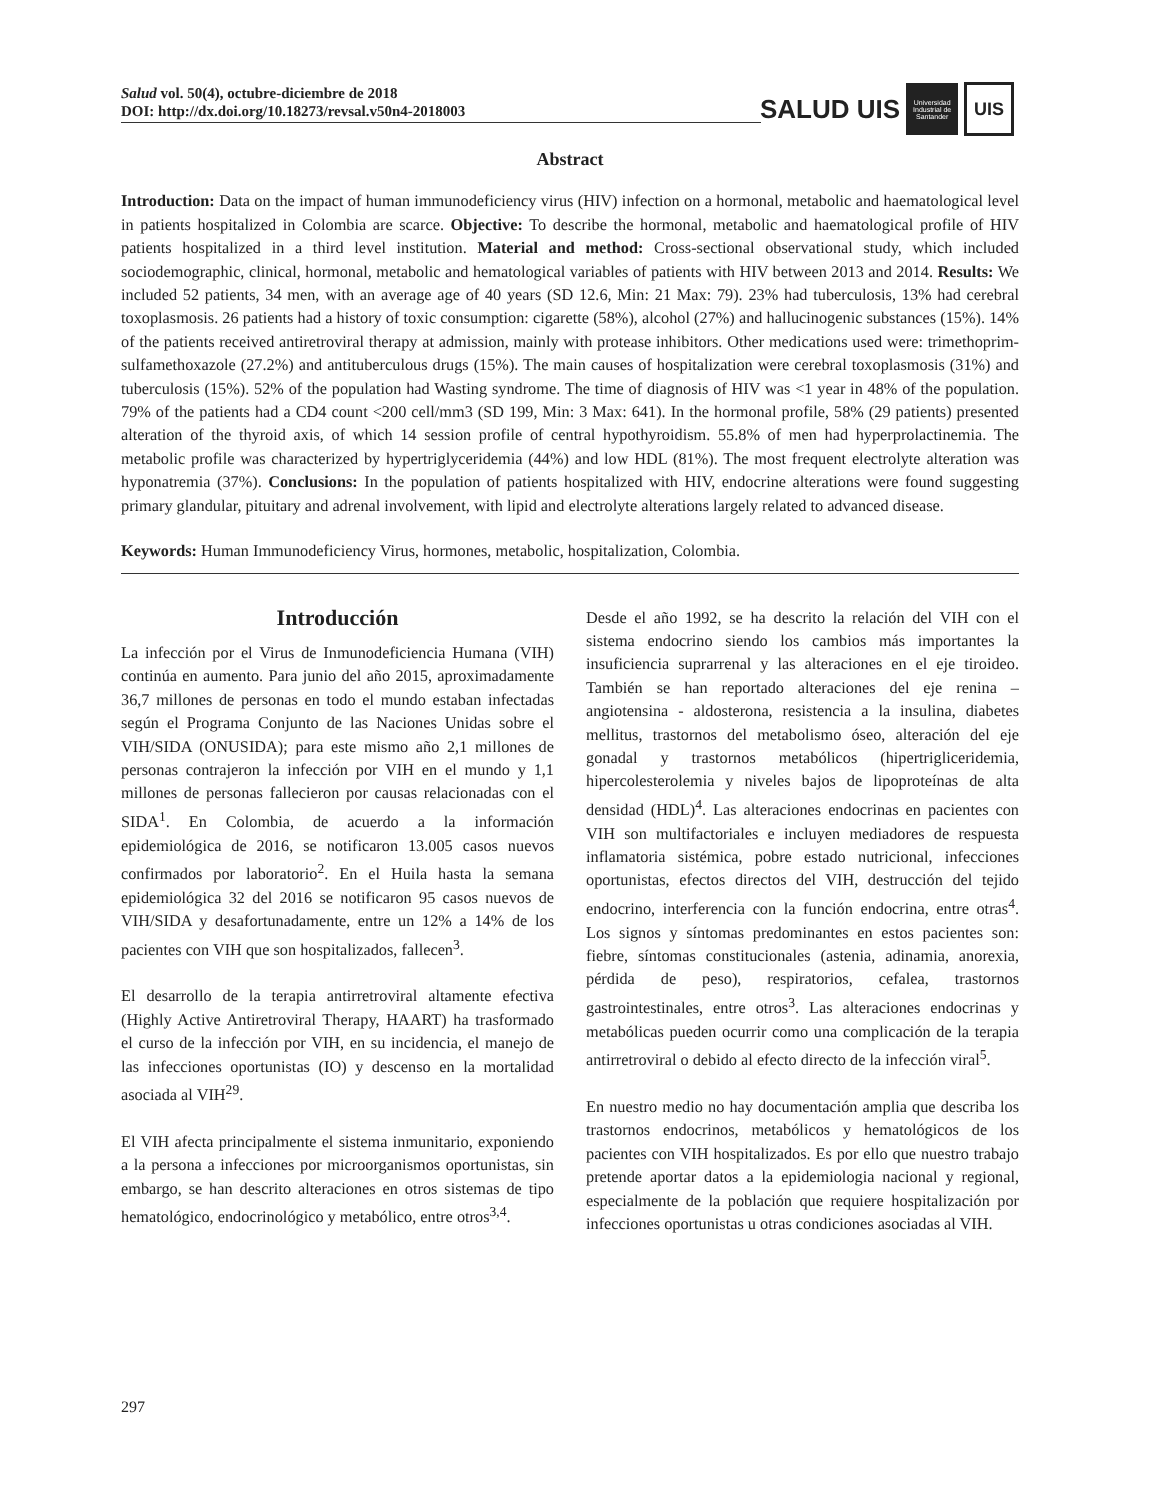Salud vol. 50(4), octubre-diciembre de 2018
DOI: http://dx.doi.org/10.18273/revsal.v50n4-2018003
SALUD UIS Universidad Industrial de Santander UIS
Abstract
Introduction: Data on the impact of human immunodeficiency virus (HIV) infection on a hormonal, metabolic and haematological level in patients hospitalized in Colombia are scarce. Objective: To describe the hormonal, metabolic and haematological profile of HIV patients hospitalized in a third level institution. Material and method: Cross-sectional observational study, which included sociodemographic, clinical, hormonal, metabolic and hematological variables of patients with HIV between 2013 and 2014. Results: We included 52 patients, 34 men, with an average age of 40 years (SD 12.6, Min: 21 Max: 79). 23% had tuberculosis, 13% had cerebral toxoplasmosis. 26 patients had a history of toxic consumption: cigarette (58%), alcohol (27%) and hallucinogenic substances (15%). 14% of the patients received antiretroviral therapy at admission, mainly with protease inhibitors. Other medications used were: trimethoprim-sulfamethoxazole (27.2%) and antituberculous drugs (15%). The main causes of hospitalization were cerebral toxoplasmosis (31%) and tuberculosis (15%). 52% of the population had Wasting syndrome. The time of diagnosis of HIV was <1 year in 48% of the population. 79% of the patients had a CD4 count <200 cell/mm3 (SD 199, Min: 3 Max: 641). In the hormonal profile, 58% (29 patients) presented alteration of the thyroid axis, of which 14 session profile of central hypothyroidism. 55.8% of men had hyperprolactinemia. The metabolic profile was characterized by hypertriglyceridemia (44%) and low HDL (81%). The most frequent electrolyte alteration was hyponatremia (37%). Conclusions: In the population of patients hospitalized with HIV, endocrine alterations were found suggesting primary glandular, pituitary and adrenal involvement, with lipid and electrolyte alterations largely related to advanced disease.
Keywords: Human Immunodeficiency Virus, hormones, metabolic, hospitalization, Colombia.
Introducción
La infección por el Virus de Inmunodeficiencia Humana (VIH) continúa en aumento. Para junio del año 2015, aproximadamente 36,7 millones de personas en todo el mundo estaban infectadas según el Programa Conjunto de las Naciones Unidas sobre el VIH/SIDA (ONUSIDA); para este mismo año 2,1 millones de personas contrajeron la infección por VIH en el mundo y 1,1 millones de personas fallecieron por causas relacionadas con el SIDA<sup>1</sup>. En Colombia, de acuerdo a la información epidemiológica de 2016, se notificaron 13.005 casos nuevos confirmados por laboratorio<sup>2</sup>. En el Huila hasta la semana epidemiológica 32 del 2016 se notificaron 95 casos nuevos de VIH/SIDA y desafortunadamente, entre un 12% a 14% de los pacientes con VIH que son hospitalizados, fallecen<sup>3</sup>.
El desarrollo de la terapia antirretroviral altamente efectiva (Highly Active Antiretroviral Therapy, HAART) ha trasformado el curso de la infección por VIH, en su incidencia, el manejo de las infecciones oportunistas (IO) y descenso en la mortalidad asociada al VIH<sup>29</sup>.
El VIH afecta principalmente el sistema inmunitario, exponiendo a la persona a infecciones por microorganismos oportunistas, sin embargo, se han descrito alteraciones en otros sistemas de tipo hematológico, endocrinológico y metabólico, entre otros<sup>3,4</sup>.
Desde el año 1992, se ha descrito la relación del VIH con el sistema endocrino siendo los cambios más importantes la insuficiencia suprarrenal y las alteraciones en el eje tiroideo. También se han reportado alteraciones del eje renina – angiotensina - aldosterona, resistencia a la insulina, diabetes mellitus, trastornos del metabolismo óseo, alteración del eje gonadal y trastornos metabólicos (hipertrigliceridemia, hipercolesterolemia y niveles bajos de lipoproteínas de alta densidad (HDL)<sup>4</sup>. Las alteraciones endocrinas en pacientes con VIH son multifactoriales e incluyen mediadores de respuesta inflamatoria sistémica, pobre estado nutricional, infecciones oportunistas, efectos directos del VIH, destrucción del tejido endocrino, interferencia con la función endocrina, entre otras<sup>4</sup>. Los signos y síntomas predominantes en estos pacientes son: fiebre, síntomas constitucionales (astenia, adinamia, anorexia, pérdida de peso), respiratorios, cefalea, trastornos gastrointestinales, entre otros<sup>3</sup>. Las alteraciones endocrinas y metabólicas pueden ocurrir como una complicación de la terapia antirretroviral o debido al efecto directo de la infección viral<sup>5</sup>.
En nuestro medio no hay documentación amplia que describa los trastornos endocrinos, metabólicos y hematológicos de los pacientes con VIH hospitalizados. Es por ello que nuestro trabajo pretende aportar datos a la epidemiologia nacional y regional, especialmente de la población que requiere hospitalización por infecciones oportunistas u otras condiciones asociadas al VIH.
297